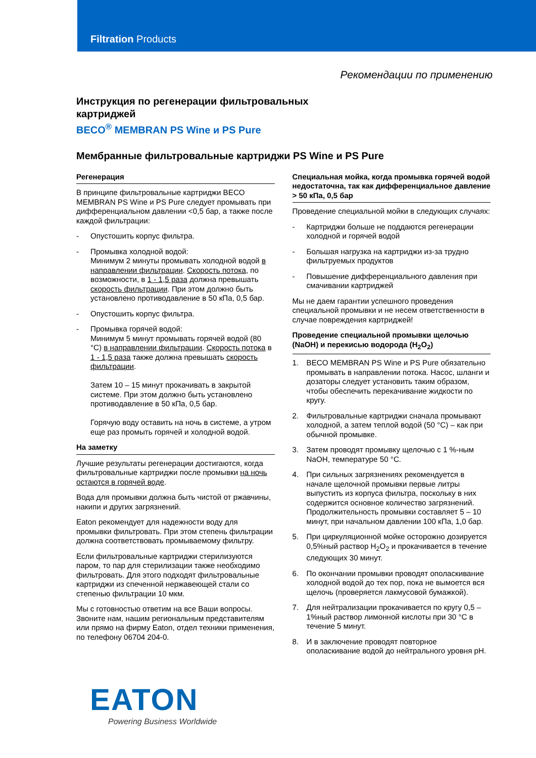Filtration Products
Рекомендации по применению
Инструкция по регенерации фильтровальных
картриджей
BECO<sup>®</sup> MEMBRAN PS Wine и PS Pure
Мембранные фильтровальные картриджи PS Wine и PS Pure
Регенерация
В принципе фильтровальные картриджи BECO MEMBRAN PS Wine и PS Pure следует промывать при дифференциальном давлении <0,5 бар, а также после каждой фильтрации:
- Опустошить корпус фильтра.
- Промывка холодной водой:
Минимум 2 минуты промывать холодной водой в направлении фильтрации. Скорость потока, по возможности, в 1 - 1,5 раза должна превышать скорость фильтрации. При этом должно быть установлено противодавление в 50 кПа, 0,5 бар.
- Опустошить корпус фильтра.
- Промывка горячей водой:
Минимум 5 минут промывать горячей водой (80 °C) в направлении фильтрации. Скорость потока в 1 - 1,5 раза также должна превышать скорость фильтрации.
Затем 10 – 15 минут прокачивать в закрытой системе. При этом должно быть установлено противодавление в 50 кПа, 0,5 бар.
Горячую воду оставить на ночь в системе, а утром еще раз промыть горячей и холодной водой.
На заметку
Лучшие результаты регенерации достигаются, когда фильтровальные картриджи после промывки на ночь остаются в горячей воде.
Вода для промывки должна быть чистой от ржавчины, накипи и других загрязнений.
Eaton рекомендует для надежности воду для промывки фильтровать. При этом степень фильтрации должна соответствовать промываемому фильтру.
Если фильтровальные картриджи стерилизуются паром, то пар для стерилизации также необходимо фильтровать. Для этого подходят фильтровальные картриджи из спеченной нержавеющей стали со степенью фильтрации 10 мкм.
Мы с готовностью ответим на все Ваши вопросы. Звоните нам, нашим региональным представителям или прямо на фирму Eaton, отдел техники применения, по телефону 06704 204-0.
Специальная мойка, когда промывка горячей водой недостаточна, так как дифференциальное давление > 50 кПа, 0,5 бар
Проведение специальной мойки в следующих случаях:
- Картриджи больше не поддаются регенерации холодной и горячей водой
- Большая нагрузка на картриджи из-за трудно фильтруемых продуктов
- Повышение дифференциального давления при смачивании картриджей
Мы не даем гарантии успешного проведения специальной промывки и не несем ответственности в случае повреждения картриджей!
Проведение специальной промывки щелочью (NaOH) и перекисью водорода (H<sub>2</sub>O<sub>2</sub>)
1. BECO MEMBRAN PS Wine и PS Pure обязательно промывать в направлении потока. Насос, шланги и дозаторы следует установить таким образом, чтобы обеспечить перекачивание жидкости по кругу.
2. Фильтровальные картриджи сначала промывают холодной, а затем теплой водой (50 °C) – как при обычной промывке.
3. Затем проводят промывку щелочью с 1 %-ным NaOH, температуре 50 °C.
4. При сильных загрязнениях рекомендуется в начале щелочной промывки первые литры выпустить из корпуса фильтра, поскольку в них содержится основное количество загрязнений. Продолжительность промывки составляет 5 – 10 минут, при начальном давлении 100 кПа, 1,0 бар.
5. При циркуляционной мойке осторожно дозируется 0,5%ный раствор H<sub>2</sub>O<sub>2</sub> и прокачивается в течение следующих 30 минут.
6. По окончании промывки проводят ополаскивание холодной водой до тех пор, пока не вымоется вся щелочь (проверяется лакмусовой бумажкой).
7. Для нейтрализации прокачивается по кругу 0,5 – 1%ный раствор лимонной кислоты при 30 °C в течение 5 минут.
8. И в заключение проводят повторное ополаскивание водой до нейтрального уровня pH.
EATON
Powering Business Worldwide